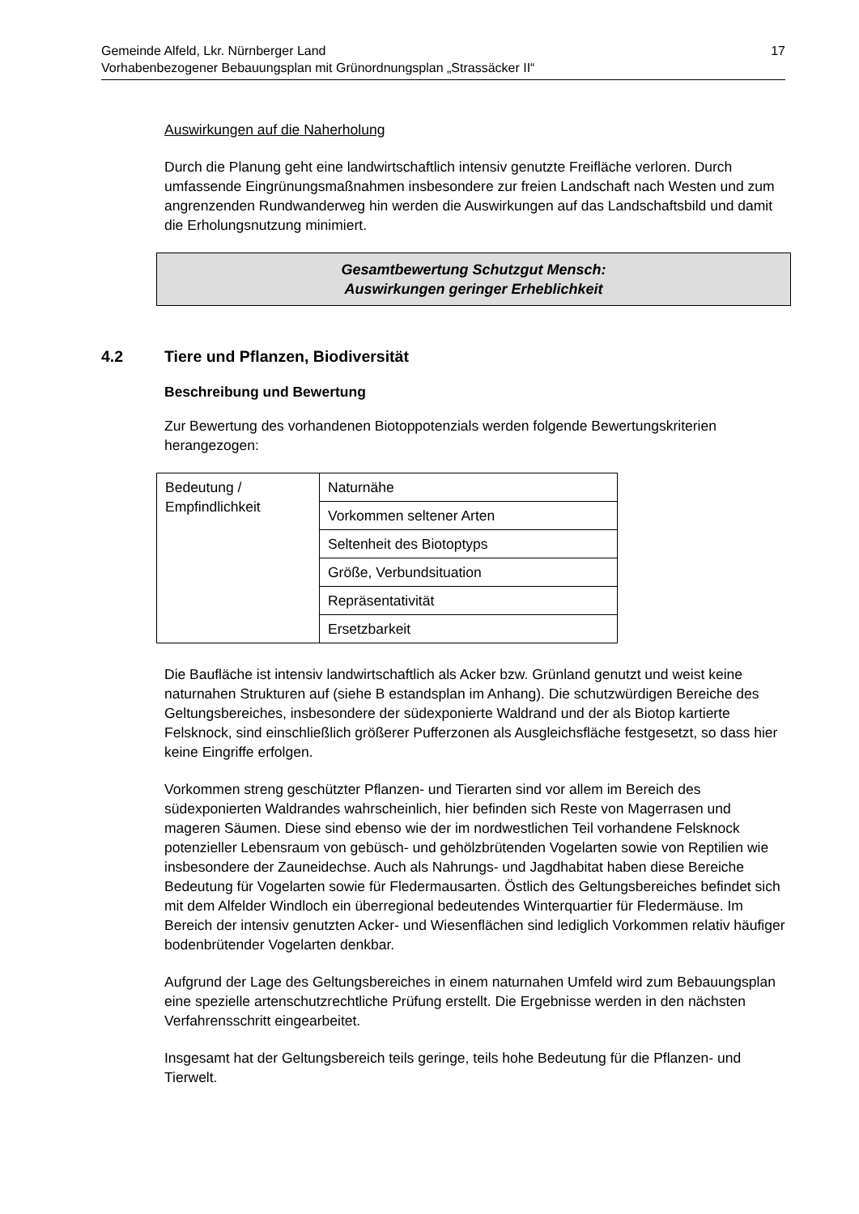17 Gemeinde Alfeld, Lkr. Nürnberger Land
Vorhabenbezogener Bebauungsplan mit Grünordnungsplan „Strassäcker II“
Auswirkungen auf die Naherholung
Durch die Planung geht eine landwirtschaftlich intensiv genutzte Freifläche verloren. Durch umfassende Eingrünungsmaßnahmen insbesondere zur freien Landschaft nach Westen und zum angrenzenden Rundwanderweg hin werden die Auswirkungen auf das Landschaftsbild und damit die Erholungsnutzung minimiert.
Gesamtbewertung Schutzgut Mensch:
Auswirkungen geringer Erheblichkeit
4.2 Tiere und Pflanzen, Biodiversität
Beschreibung und Bewertung
Zur Bewertung des vorhandenen Biotoppotenzials werden folgende Bewertungskriterien herangezogen:
| Bedeutung / Empfindlichkeit | Naturnähe |
| | Vorkommen seltener Arten |
| | Seltenheit des Biotoptyps |
| | Größe, Verbundsituation |
| | Repräsentativität |
| | Ersetzbarkeit |
Die Baufläche ist intensiv landwirtschaftlich als Acker bzw. Grünland genutzt und weist keine naturnahen Strukturen auf (siehe B estandsplan im Anhang). Die schutzwürdigen Bereiche des Geltungsbereiches, insbesondere der südexponierte Waldrand und der als Biotop kartierte Felsknock, sind einschließlich größerer Pufferzonen als Ausgleichsfläche festgesetzt, so dass hier keine Eingriffe erfolgen.
Vorkommen streng geschützter Pflanzen- und Tierarten sind vor allem im Bereich des südexponierten Waldrandes wahrscheinlich, hier befinden sich Reste von Magerrasen und mageren Säumen. Diese sind ebenso wie der im nordwestlichen Teil vorhandene Felsknock potenzieller Lebensraum von gebüsch- und gehölzbrütenden Vogelarten sowie von Reptilien wie insbesondere der Zauneidechse. Auch als Nahrungs- und Jagdhabitat haben diese Bereiche Bedeutung für Vogelarten sowie für Fledermausarten. Östlich des Geltungsbereiches befindet sich mit dem Alfelder Windloch ein überregional bedeutendes Winterquartier für Fledermäuse. Im Bereich der intensiv genutzten Acker- und Wiesenflächen sind lediglich Vorkommen relativ häufiger bodenbrütender Vogelarten denkbar.
Aufgrund der Lage des Geltungsbereiches in einem naturnahen Umfeld wird zum Bebauungsplan eine spezielle artenschutzrechtliche Prüfung erstellt. Die Ergebnisse werden in den nächsten Verfahrensschritt eingearbeitet.
Insgesamt hat der Geltungsbereich teils geringe, teils hohe Bedeutung für die Pflanzen- und Tierwelt.